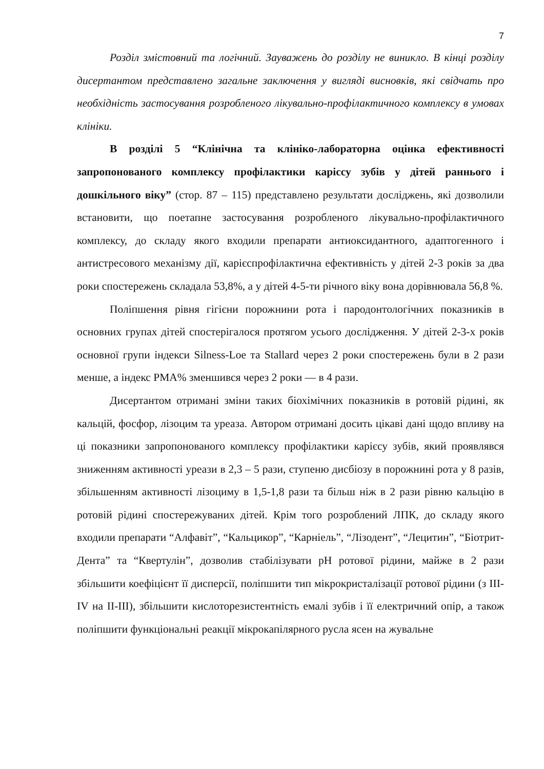7
Розділ змістовний та логічний. Зауважень до розділу не виникло. В кінці розділу дисертантом представлено загальне заключення у вигляді висновків, які свідчать про необхідність застосування розробленого лікувально-профілактичного комплексу в умовах клініки.
В розділі 5 “Клінічна та клініко-лабораторна оцінка ефективності запропонованого комплексу профілактики каріссу зубів у дітей раннього і дошкільного віку” (стор. 87 – 115) представлено результати досліджень, які дозволили встановити, що поетапне застосування розробленого лікувально-профілактичного комплексу, до складу якого входили препарати антиоксидантного, адаптогенного і антистресового механізму дії, карієспрофілактична ефективність у дітей 2-3 років за два роки спостережень складала 53,8%, а у дітей 4-5-ти річного віку вона дорівнювала 56,8 %.
Поліпшення рівня гігієни порожнини рота і пародонтологічних показників в основних групах дітей спостерігалося протягом усього дослідження. У дітей 2-3-х років основної групи індекси Silness-Loe та Stallard через 2 роки спостережень були в 2 рази менше, а індекс PMA% зменшився через 2 роки — в 4 рази.
Дисертантом отримані зміни таких біохімічних показників в ротовій рідині, як кальцій, фосфор, лізоцим та уреаза. Автором отримані досить цікаві дані щодо впливу на ці показники запропонованого комплексу профілактики карієсу зубів, який проявлявся зниженням активності уреази в 2,3 – 5 рази, ступеню дисбіозу в порожнині рота у 8 разів, збільшенням активності лізоциму в 1,5-1,8 рази та більш ніж в 2 рази рівню кальцію в ротовій рідині спостережуваних дітей. Крім того розроблений ЛПК, до складу якого входили препарати “Алфавіт”, “Кальцикор”, “Карніель”, “Лізодент”, “Лецитин”, “Біотрит-Дента” та “Квертулін”, дозволив стабілізувати pH ротової рідини, майже в 2 рази збільшити коефіцієнт її дисперсії, поліпшити тип мікрокристалізації ротової рідини (з III-IV на II-III), збільшити кислоторезистентність емалі зубів і її електричний опір, а також поліпшити функціональні реакції мікрокапілярного русла ясен на жувальне